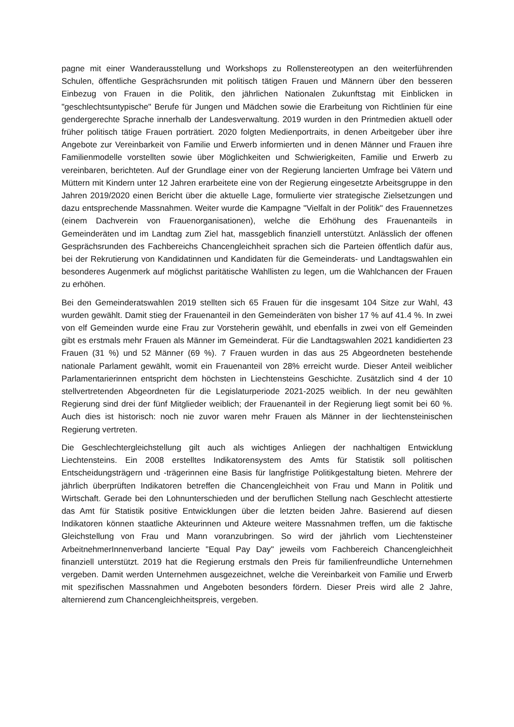pagne mit einer Wanderausstellung und Workshops zu Rollenstereotypen an den weiterführenden Schulen, öffentliche Gesprächsrunden mit politisch tätigen Frauen und Männern über den besseren Einbezug von Frauen in die Politik, den jährlichen Nationalen Zukunftstag mit Einblicken in "geschlechtsuntypische" Berufe für Jungen und Mädchen sowie die Erarbeitung von Richtlinien für eine gendergerechte Sprache innerhalb der Landesverwaltung. 2019 wurden in den Printmedien aktuell oder früher politisch tätige Frauen porträtiert. 2020 folgten Medienportraits, in denen Arbeitgeber über ihre Angebote zur Vereinbarkeit von Familie und Erwerb informierten und in denen Männer und Frauen ihre Familienmodelle vorstellten sowie über Möglichkeiten und Schwierigkeiten, Familie und Erwerb zu vereinbaren, berichteten. Auf der Grundlage einer von der Regierung lancierten Umfrage bei Vätern und Müttern mit Kindern unter 12 Jahren erarbeitete eine von der Regierung eingesetzte Arbeitsgruppe in den Jahren 2019/2020 einen Bericht über die aktuelle Lage, formulierte vier strategische Zielsetzungen und dazu entsprechende Massnahmen. Weiter wurde die Kampagne "Vielfalt in der Politik" des Frauennetzes (einem Dachverein von Frauenorganisationen), welche die Erhöhung des Frauenanteils in Gemeinderäten und im Landtag zum Ziel hat, massgeblich finanziell unterstützt. Anlässlich der offenen Gesprächsrunden des Fachbereichs Chancengleichheit sprachen sich die Parteien öffentlich dafür aus, bei der Rekrutierung von Kandidatinnen und Kandidaten für die Gemeinderats- und Landtagswahlen ein besonderes Augenmerk auf möglichst paritätische Wahllisten zu legen, um die Wahlchancen der Frauen zu erhöhen.
Bei den Gemeinderatswahlen 2019 stellten sich 65 Frauen für die insgesamt 104 Sitze zur Wahl, 43 wurden gewählt. Damit stieg der Frauenanteil in den Gemeinderäten von bisher 17 % auf 41.4 %. In zwei von elf Gemeinden wurde eine Frau zur Vorsteherin gewählt, und ebenfalls in zwei von elf Gemeinden gibt es erstmals mehr Frauen als Männer im Gemeinderat. Für die Landtagswahlen 2021 kandidierten 23 Frauen (31 %) und 52 Männer (69 %). 7 Frauen wurden in das aus 25 Abgeordneten bestehende nationale Parlament gewählt, womit ein Frauenanteil von 28% erreicht wurde. Dieser Anteil weiblicher Parlamentarierinnen entspricht dem höchsten in Liechtensteins Geschichte. Zusätzlich sind 4 der 10 stellvertretenden Abgeordneten für die Legislaturperiode 2021-2025 weiblich. In der neu gewählten Regierung sind drei der fünf Mitglieder weiblich; der Frauenanteil in der Regierung liegt somit bei 60 %. Auch dies ist historisch: noch nie zuvor waren mehr Frauen als Männer in der liechtensteinischen Regierung vertreten.
Die Geschlechtergleichstellung gilt auch als wichtiges Anliegen der nachhaltigen Entwicklung Liechtensteins. Ein 2008 erstelltes Indikatorensystem des Amts für Statistik soll politischen Entscheidungsträgern und -trägerinnen eine Basis für langfristige Politikgestaltung bieten. Mehrere der jährlich überprüften Indikatoren betreffen die Chancengleichheit von Frau und Mann in Politik und Wirtschaft. Gerade bei den Lohnunterschieden und der beruflichen Stellung nach Geschlecht attestierte das Amt für Statistik positive Entwicklungen über die letzten beiden Jahre. Basierend auf diesen Indikatoren können staatliche Akteurinnen und Akteure weitere Massnahmen treffen, um die faktische Gleichstellung von Frau und Mann voranzubringen. So wird der jährlich vom Liechtensteiner ArbeitnehmerInnenverband lancierte "Equal Pay Day" jeweils vom Fachbereich Chancengleichheit finanziell unterstützt. 2019 hat die Regierung erstmals den Preis für familienfreundliche Unternehmen vergeben. Damit werden Unternehmen ausgezeichnet, welche die Vereinbarkeit von Familie und Erwerb mit spezifischen Massnahmen und Angeboten besonders fördern. Dieser Preis wird alle 2 Jahre, alternierend zum Chancengleichheitspreis, vergeben.